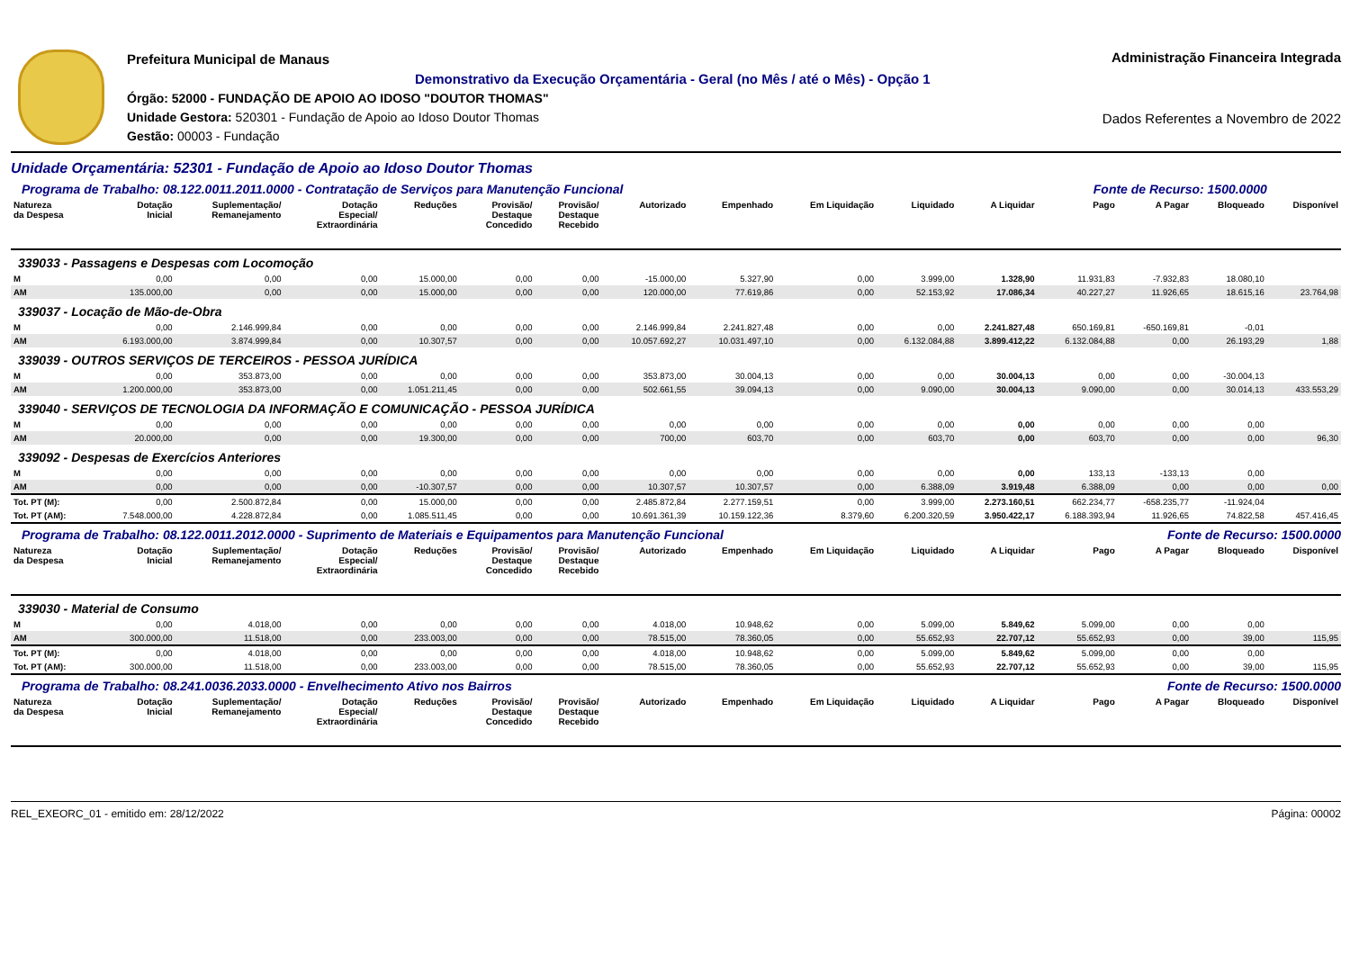Prefeitura Municipal de Manaus
Demonstrativo da Execução Orçamentária - Geral (no Mês / até o Mês) - Opção 1
Órgão: 52000 - FUNDAÇÃO DE APOIO AO IDOSO "DOUTOR THOMAS"
Unidade Gestora: 520301 - Fundação de Apoio ao Idoso Doutor Thomas
Gestão: 00003 - Fundação
Administração Financeira Integrada
Dados Referentes a Novembro de 2022
Unidade Orçamentária: 52301 - Fundação de Apoio ao Idoso Doutor Thomas
| Programa de Trabalho: 08.122.0011.2011.0000 - Contratação de Serviços para Manutenção Funcional Fonte de Recurso: 1500.0000 | | | | | | | | | | | | | | | |
| Natureza da Despesa | Dotação Inicial | Suplementação/ Remanejamento | Dotação Especial/ Extraordinária | Reduções | Provisão/ Destaque Concedido | Provisão/ Destaque Recebido | Autorizado | Empenhado | Em Liquidação | Liquidado | A Liquidar | Pago | A Pagar | Bloqueado | Disponível |
| 339033 - Passagens e Despesas com Locomoção | | | | | | | | | | | | | | | |
| M | 0,00 | 0,00 | 0,00 | 15.000,00 | 0,00 | 0,00 | -15.000,00 | 5.327,90 | 0,00 | 3.999,00 | 1.328,90 | 11.931,83 | -7.932,83 | 18.080,10 | |
| AM | 135.000,00 | 0,00 | 0,00 | 15.000,00 | 0,00 | 0,00 | 120.000,00 | 77.619,86 | 0,00 | 52.153,92 | 17.086,34 | 40.227,27 | 11.926,65 | 18.615,16 | 23.764,98 |
| 339037 - Locação de Mão-de-Obra | | | | | | | | | | | | | | | |
| M | 0,00 | 2.146.999,84 | 0,00 | 0,00 | 0,00 | 0,00 | 2.146.999,84 | 2.241.827,48 | 0,00 | 0,00 | 2.241.827,48 | 650.169,81 | -650.169,81 | -0,01 | |
| AM | 6.193.000,00 | 3.874.999,84 | 0,00 | 10.307,57 | 0,00 | 0,00 | 10.057.692,27 | 10.031.497,10 | 0,00 | 6.132.084,88 | 3.899.412,22 | 6.132.084,88 | 0,00 | 26.193,29 | 1,88 |
| 339039 - OUTROS SERVIÇOS DE TERCEIROS - PESSOA JURÍDICA | | | | | | | | | | | | | | | |
| M | 0,00 | 353.873,00 | 0,00 | 0,00 | 0,00 | 0,00 | 353.873,00 | 30.004,13 | 0,00 | 0,00 | 30.004,13 | 0,00 | 0,00 | -30.004,13 | |
| AM | 1.200.000,00 | 353.873,00 | 0,00 | 1.051.211,45 | 0,00 | 0,00 | 502.661,55 | 39.094,13 | 0,00 | 9.090,00 | 30.004,13 | 9.090,00 | 0,00 | 30.014,13 | 433.553,29 |
| 339040 - SERVIÇOS DE TECNOLOGIA DA INFORMAÇÃO E COMUNICAÇÃO - PESSOA JURÍDICA | | | | | | | | | | | | | | | |
| M | 0,00 | 0,00 | 0,00 | 0,00 | 0,00 | 0,00 | 0,00 | 0,00 | 0,00 | 0,00 | 0,00 | 0,00 | 0,00 | 0,00 | |
| AM | 20.000,00 | 0,00 | 0,00 | 19.300,00 | 0,00 | 0,00 | 700,00 | 603,70 | 0,00 | 603,70 | 0,00 | 603,70 | 0,00 | 0,00 | 96,30 |
| 339092 - Despesas de Exercícios Anteriores | | | | | | | | | | | | | | | |
| M | 0,00 | 0,00 | 0,00 | 0,00 | 0,00 | 0,00 | 0,00 | 0,00 | 0,00 | 0,00 | 0,00 | 133,13 | -133,13 | 0,00 | |
| AM | 0,00 | 0,00 | 0,00 | -10.307,57 | 0,00 | 0,00 | 10.307,57 | 10.307,57 | 0,00 | 6.388,09 | 3.919,48 | 6.388,09 | 0,00 | 0,00 | 0,00 |
| Tot. PT (M): | 0,00 | 2.500.872,84 | 0,00 | 15.000,00 | 0,00 | 0,00 | 2.485.872,84 | 2.277.159,51 | 0,00 | 3.999,00 | 2.273.160,51 | 662.234,77 | -658.235,77 | -11.924,04 | |
| Tot. PT (AM): | 7.548.000,00 | 4.228.872,84 | 0,00 | 1.085.511,45 | 0,00 | 0,00 | 10.691.361,39 | 10.159.122,36 | 8.379,60 | 6.200.320,59 | 3.950.422,17 | 6.188.393,94 | 11.926,65 | 74.822,58 | 457.416,45 |
| Programa de Trabalho: 08.122.0011.2012.0000 - Suprimento de Materiais e Equipamentos para Manutenção Funcional Fonte de Recurso: 1500.0000 | | | | | | | | | | | | | | | |
| Natureza da Despesa | Dotação Inicial | Suplementação/ Remanejamento | Dotação Especial/ Extraordinária | Reduções | Provisão/ Destaque Concedido | Provisão/ Destaque Recebido | Autorizado | Empenhado | Em Liquidação | Liquidado | A Liquidar | Pago | A Pagar | Bloqueado | Disponível |
| 339030 - Material de Consumo | | | | | | | | | | | | | | | |
| M | 0,00 | 4.018,00 | 0,00 | 0,00 | 0,00 | 0,00 | 4.018,00 | 10.948,62 | 0,00 | 5.099,00 | 5.849,62 | 5.099,00 | 0,00 | 0,00 | |
| AM | 300.000,00 | 11.518,00 | 0,00 | 233.003,00 | 0,00 | 0,00 | 78.515,00 | 78.360,05 | 0,00 | 55.652,93 | 22.707,12 | 55.652,93 | 0,00 | 39,00 | 115,95 |
| Tot. PT (M): | 0,00 | 4.018,00 | 0,00 | 0,00 | 0,00 | 0,00 | 4.018,00 | 10.948,62 | 0,00 | 5.099,00 | 5.849,62 | 5.099,00 | 0,00 | 0,00 | |
| Tot. PT (AM): | 300.000,00 | 11.518,00 | 0,00 | 233.003,00 | 0,00 | 0,00 | 78.515,00 | 78.360,05 | 0,00 | 55.652,93 | 22.707,12 | 55.652,93 | 0,00 | 39,00 | 115,95 |
| Programa de Trabalho: 08.241.0036.2033.0000 - Envelhecimento Ativo nos Bairros Fonte de Recurso: 1500.0000 | | | | | | | | | | | | | | | |
| Natureza da Despesa | Dotação Inicial | Suplementação/ Remanejamento | Dotação Especial/ Extraordinária | Reduções | Provisão/ Destaque Concedido | Provisão/ Destaque Recebido | Autorizado | Empenhado | Em Liquidação | Liquidado | A Liquidar | Pago | A Pagar | Bloqueado | Disponível |
REL_EXEORC_01 - emitido em: 28/12/2022 Página: 00002